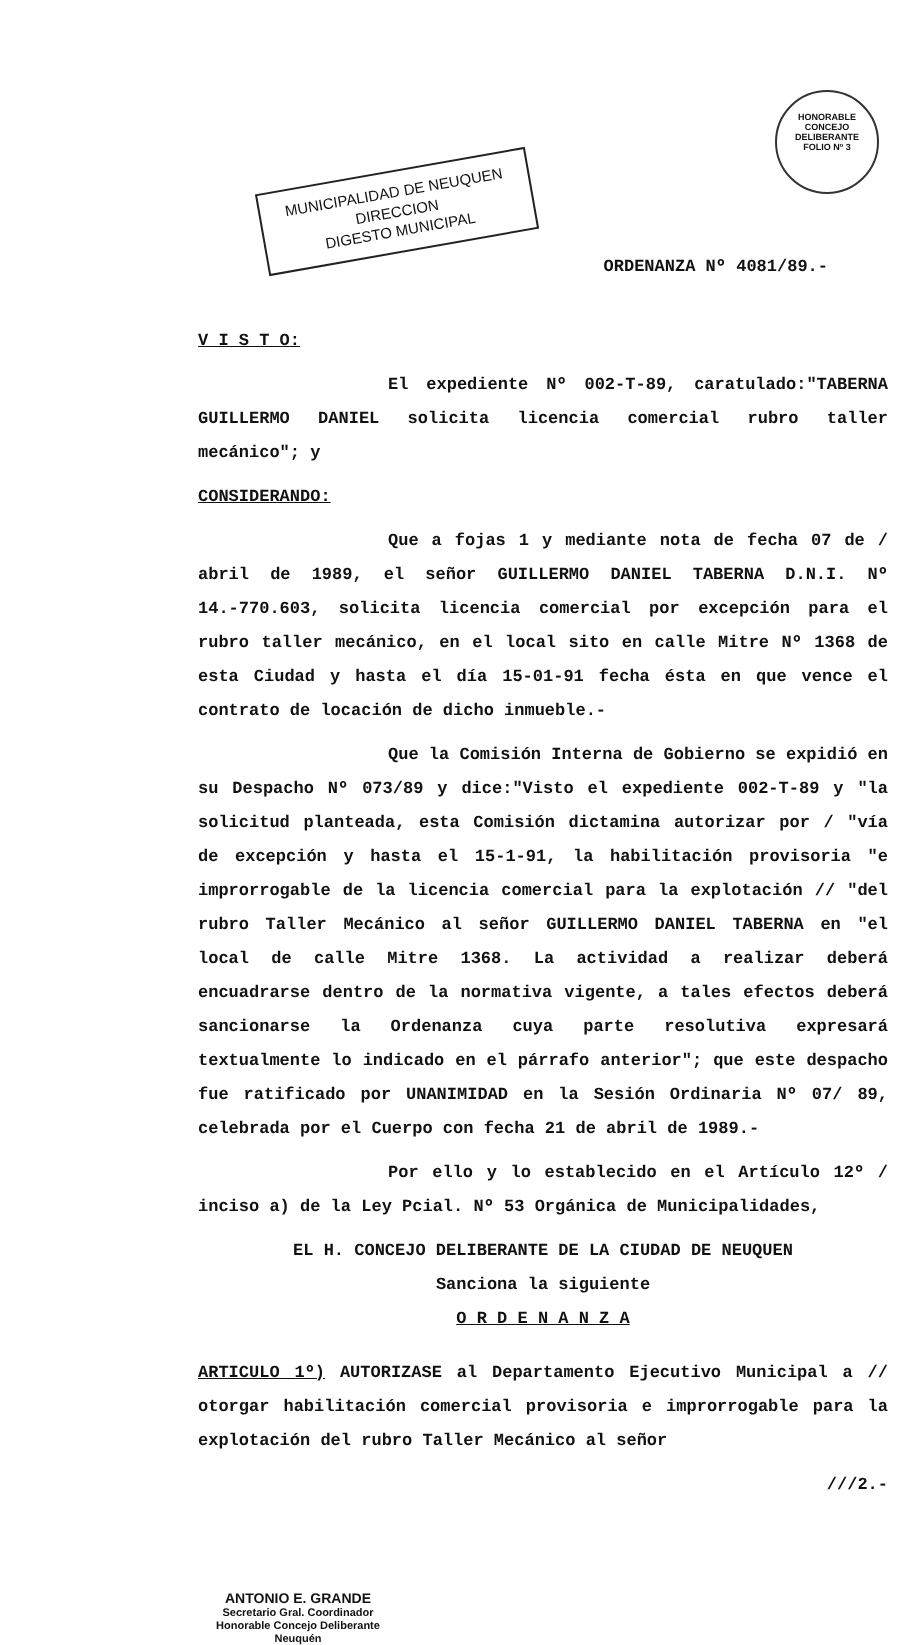HONORABLE CONCEJO DELIBERANTE
FOLIO Nº 3
MUNICIPALIDAD DE NEUQUEN
DIRECCION
DIGESTO MUNICIPAL
ORDENANZA Nº 4081/89.-
V I S T O:
El expediente Nº 002-T-89, caratulado:"TABERNA GUILLERMO DANIEL solicita licencia comercial rubro taller mecánico"; y
CONSIDERANDO:
Que a fojas 1 y mediante nota de fecha 07 de / abril de 1989, el señor GUILLERMO DANIEL TABERNA D.N.I. Nº 14.-770.603, solicita licencia comercial por excepción para el rubro taller mecánico, en el local sito en calle Mitre Nº 1368 de esta Ciudad y hasta el día 15-01-91 fecha ésta en que vence el contrato de locación de dicho inmueble.-
Que la Comisión Interna de Gobierno se expidió en su Despacho Nº 073/89 y dice:"Visto el expediente 002-T-89 y "la solicitud planteada, esta Comisión dictamina autorizar por / "vía de excepción y hasta el 15-1-91, la habilitación provisoria "e improrrogable de la licencia comercial para la explotación // "del rubro Taller Mecánico al señor GUILLERMO DANIEL TABERNA en "el local de calle Mitre 1368. La actividad a realizar deberá encuadrarse dentro de la normativa vigente, a tales efectos deberá sancionarse la Ordenanza cuya parte resolutiva expresará textualmente lo indicado en el párrafo anterior"; que este despacho fue ratificado por UNANIMIDAD en la Sesión Ordinaria Nº 07/ 89, celebrada por el Cuerpo con fecha 21 de abril de 1989.-
Por ello y lo establecido en el Artículo 12º / inciso a) de la Ley Pcial. Nº 53 Orgánica de Municipalidades,
EL H. CONCEJO DELIBERANTE DE LA CIUDAD DE NEUQUEN
Sanciona la siguiente
O R D E N A N Z A
ARTICULO 1º) AUTORIZASE al Departamento Ejecutivo Municipal a // otorgar habilitación comercial provisoria e improrrogable para la explotación del rubro Taller Mecánico al señor
///2.-
ANTONIO E. GRANDE
Secretario Gral. Coordinador
Honorable Concejo Deliberante
Neuquén